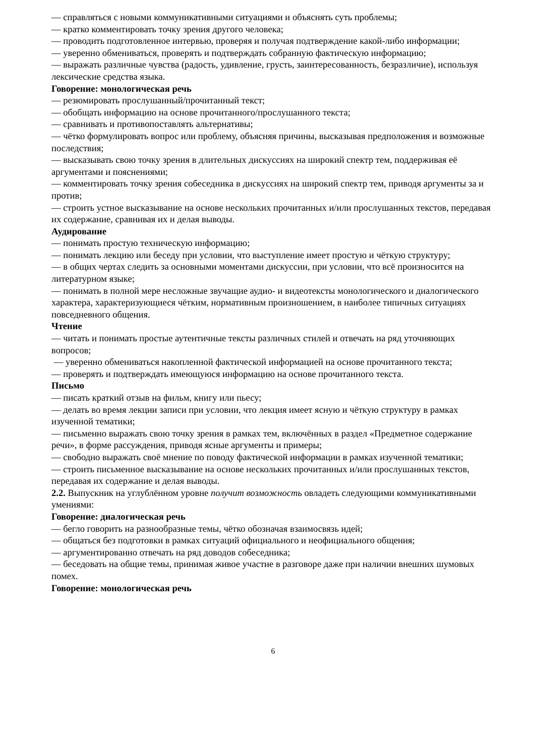— справляться с новыми коммуникативными ситуациями и объяснять суть проблемы;
— кратко комментировать точку зрения другого человека;
— проводить подготовленное интервью, проверяя и получая подтверждение какой-либо информации;
— уверенно обмениваться, проверять и подтверждать собранную фактическую информацию;
— выражать различные чувства (радость, удивление, грусть, заинтересованность, безразличие), используя лексические средства языка.
Говорение: монологическая речь
— резюмировать прослушанный/прочитанный текст;
— обобщать информацию на основе прочитанного/прослушанного текста;
— сравнивать и противопоставлять альтернативы;
— чётко формулировать вопрос или проблему, объясняя причины, высказывая предположения и возможные последствия;
— высказывать свою точку зрения в длительных дискуссиях на широкий спектр тем, поддерживая её аргументами и пояснениями;
— комментировать точку зрения собеседника в дискуссиях на широкий спектр тем, приводя аргументы за и против;
— строить устное высказывание на основе нескольких прочитанных и/или прослушанных текстов, передавая их содержание, сравнивая их и делая выводы.
Аудирование
— понимать простую техническую информацию;
— понимать лекцию или беседу при условии, что выступление имеет простую и чёткую структуру;
— в общих чертах следить за основными моментами дискуссии, при условии, что всё произносится на литературном языке;
— понимать в полной мере несложные звучащие аудио- и видеотексты монологического и диалогического характера, характеризующиеся чётким, нормативным произношением, в наиболее типичных ситуациях повседневного общения.
Чтение
— читать и понимать простые аутентичные тексты различных стилей и отвечать на ряд уточняющих вопросов;
— уверенно обмениваться накопленной фактической информацией на основе прочитанного текста;
— проверять и подтверждать имеющуюся информацию на основе прочитанного текста.
Письмо
— писать краткий отзыв на фильм, книгу или пьесу;
— делать во время лекции записи при условии, что лекция имеет ясную и чёткую структуру в рамках изученной тематики;
— письменно выражать свою точку зрения в рамках тем, включённых в раздел «Предметное содержание речи», в форме рассуждения, приводя ясные аргументы и примеры;
— свободно выражать своё мнение по поводу фактической информации в рамках изученной тематики;
— строить письменное высказывание на основе нескольких прочитанных и/или прослушанных текстов, передавая их содержание и делая выводы.
2.2. Выпускник на углублённом уровне получит возможность овладеть следующими коммуникативными умениями:
Говорение: диалогическая речь
— бегло говорить на разнообразные темы, чётко обозначая взаимосвязь идей;
— общаться без подготовки в рамках ситуаций официального и неофициального общения;
— аргументированно отвечать на ряд доводов собеседника;
— беседовать на общие темы, принимая живое участие в разговоре даже при наличии внешних шумовых помех.
Говорение: монологическая речь
6